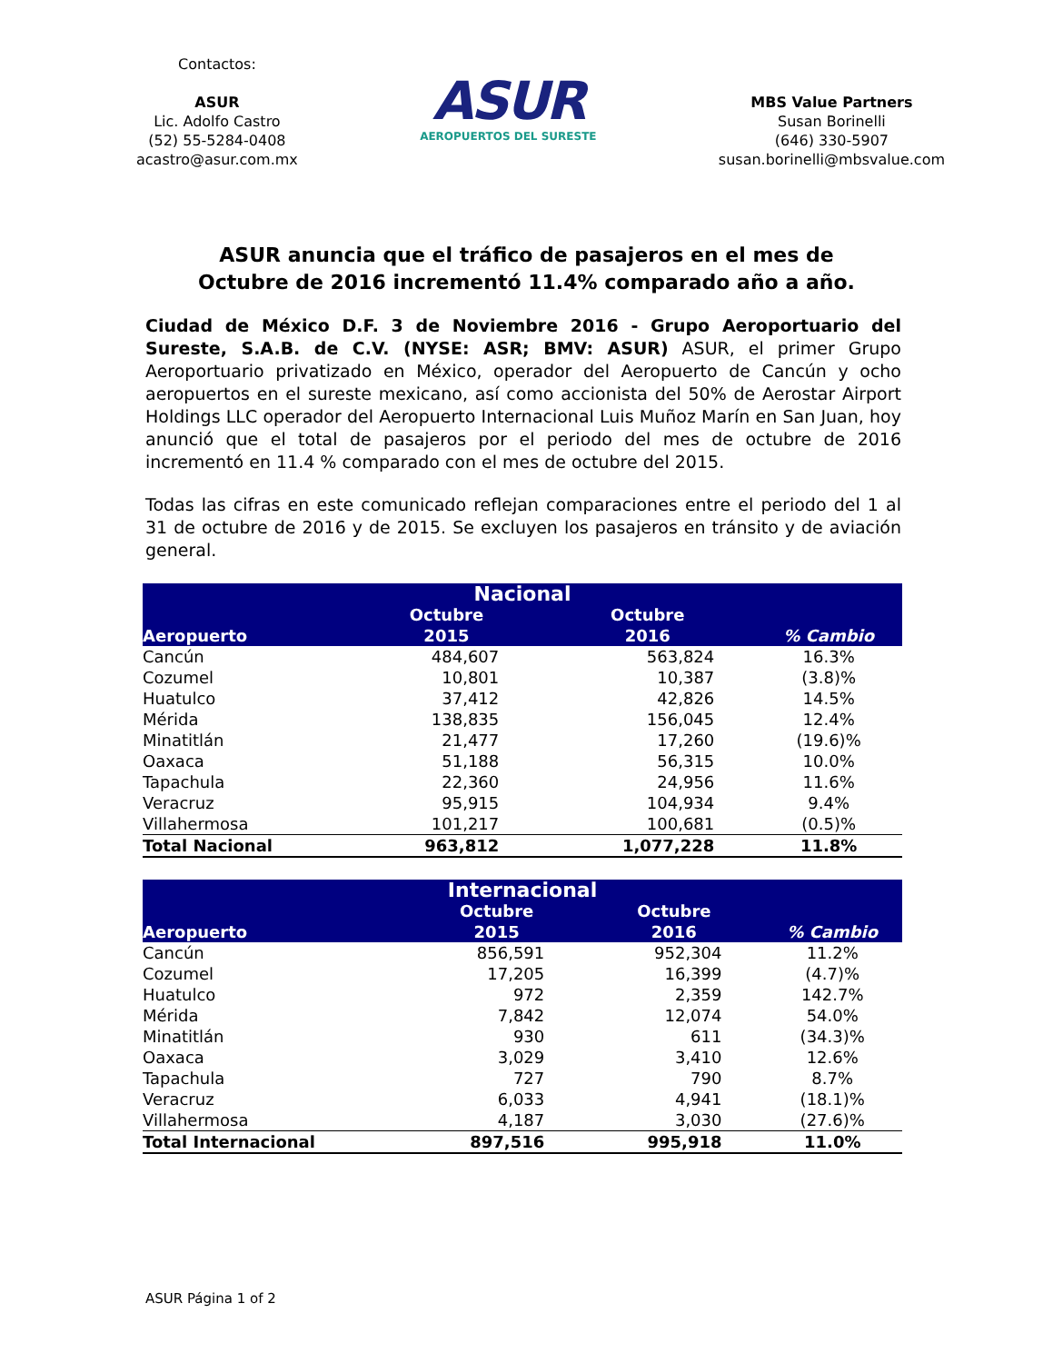Contactos:
ASUR
Lic. Adolfo Castro
(52) 55-5284-0408
acastro@asur.com.mx
ASUR
AEROPUERTOS DEL SURESTE
MBS Value Partners
Susan Borinelli
(646) 330-5907
susan.borinelli@mbsvalue.com
ASUR anuncia que el tráfico de pasajeros en el mes de
Octubre de 2016 incrementó 11.4% comparado año a año.
Ciudad de México D.F. 3 de Noviembre 2016 - Grupo Aeroportuario del Sureste, S.A.B. de C.V. (NYSE: ASR; BMV: ASUR) ASUR, el primer Grupo Aeroportuario privatizado en México, operador del Aeropuerto de Cancún y ocho aeropuertos en el sureste mexicano, así como accionista del 50% de Aerostar Airport Holdings LLC operador del Aeropuerto Internacional Luis Muñoz Marín en San Juan, hoy anunció que el total de pasajeros por el periodo del mes de octubre de 2016 incrementó en 11.4 % comparado con el mes de octubre del 2015.
Todas las cifras en este comunicado reflejan comparaciones entre el periodo del 1 al 31 de octubre de 2016 y de 2015. Se excluyen los pasajeros en tránsito y de aviación general.
| Nacional | | | |
| --- | --- | --- | --- |
| Aeropuerto | Octubre 2015 | Octubre 2016 | % Cambio |
| Cancún | 484,607 | 563,824 | 16.3% |
| Cozumel | 10,801 | 10,387 | (3.8)% |
| Huatulco | 37,412 | 42,826 | 14.5% |
| Mérida | 138,835 | 156,045 | 12.4% |
| Minatitlán | 21,477 | 17,260 | (19.6)% |
| Oaxaca | 51,188 | 56,315 | 10.0% |
| Tapachula | 22,360 | 24,956 | 11.6% |
| Veracruz | 95,915 | 104,934 | 9.4% |
| Villahermosa | 101,217 | 100,681 | (0.5)% |
| Total Nacional | 963,812 | 1,077,228 | 11.8% |
| Internacional | | | |
| --- | --- | --- | --- |
| Aeropuerto | Octubre 2015 | Octubre 2016 | % Cambio |
| Cancún | 856,591 | 952,304 | 11.2% |
| Cozumel | 17,205 | 16,399 | (4.7)% |
| Huatulco | 972 | 2,359 | 142.7% |
| Mérida | 7,842 | 12,074 | 54.0% |
| Minatitlán | 930 | 611 | (34.3)% |
| Oaxaca | 3,029 | 3,410 | 12.6% |
| Tapachula | 727 | 790 | 8.7% |
| Veracruz | 6,033 | 4,941 | (18.1)% |
| Villahermosa | 4,187 | 3,030 | (27.6)% |
| Total Internacional | 897,516 | 995,918 | 11.0% |
ASUR Página 1 of 2